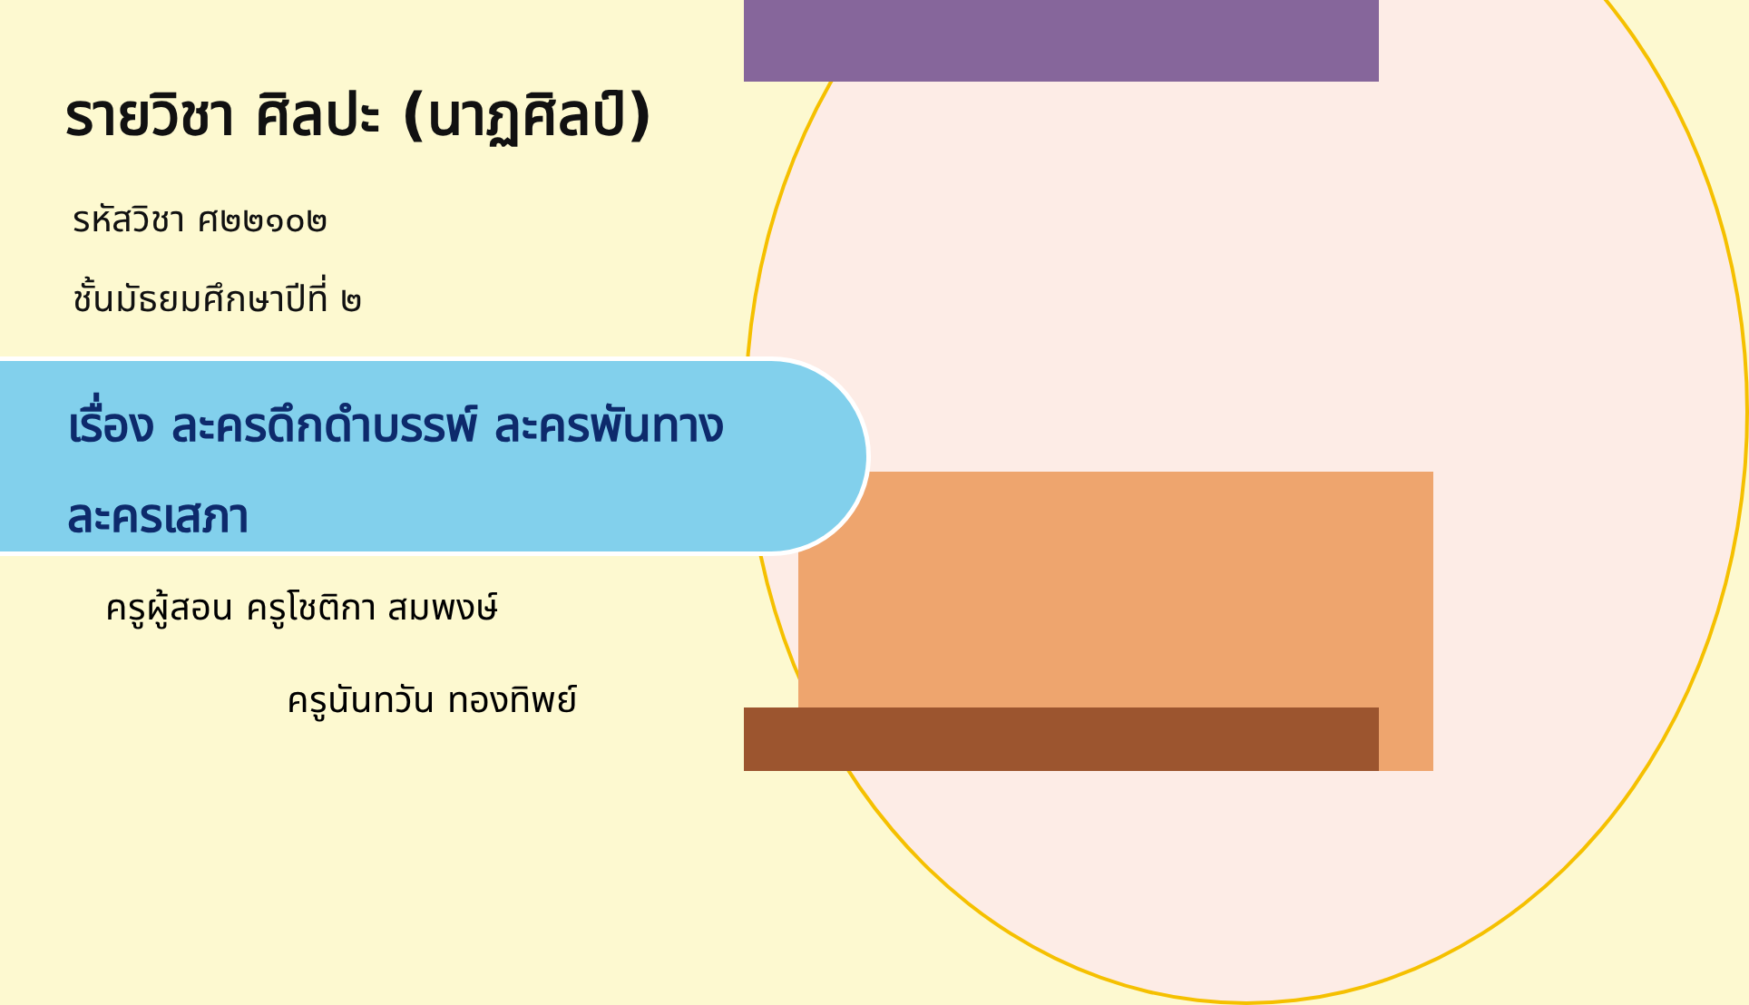รายวิชา ศิลปะ (นาฏศิลป์)
รหัสวิชา ศ๒๒๑๐๒
ชั้นมัธยมศึกษาปีที่ ๒
เรื่อง ละครดึกดำบรรพ์ ละครพันทาง
ละครเสภา
ครูผู้สอน ครูโชติกา สมพงษ์
ครูนันทวัน ทองทิพย์